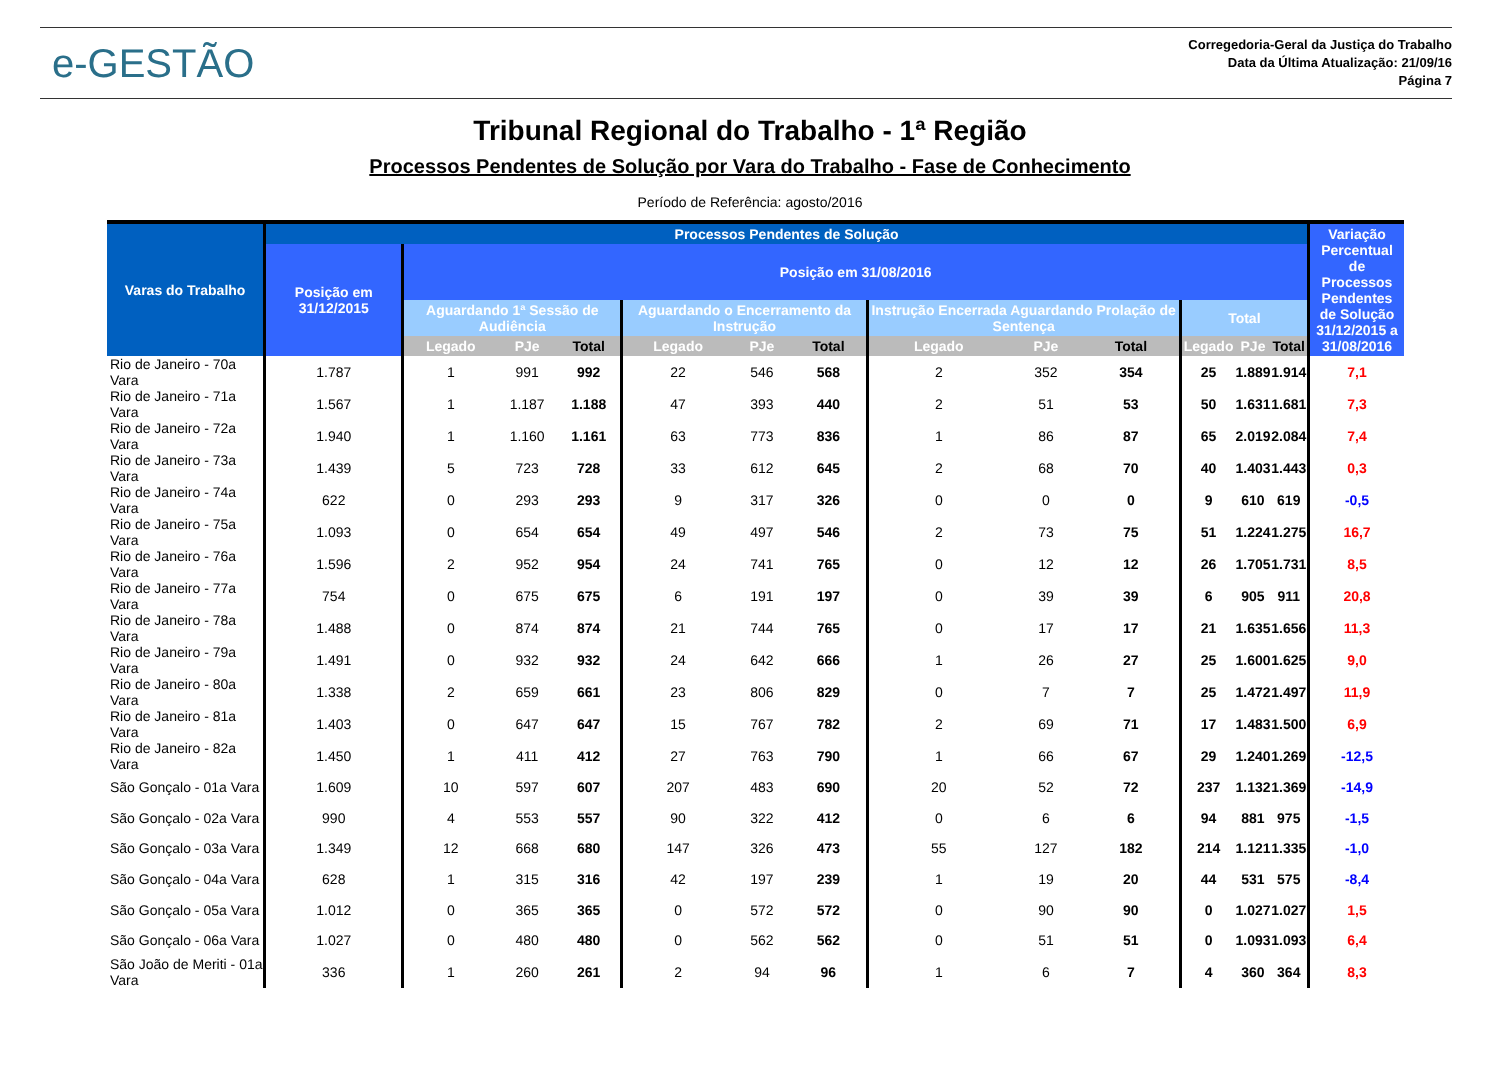e-GESTÃO
Corregedoria-Geral da Justiça do Trabalho
Data da Última Atualização: 21/09/16
Página 7
Tribunal Regional do Trabalho - 1ª Região
Processos Pendentes de Solução por Vara do Trabalho - Fase de Conhecimento
Período de Referência: agosto/2016
| Varas do Trabalho | Processos Pendentes de Solução | | | | | | | | | | | | | Variação Percentual de Processos Pendentes de Solução 31/12/2015 a 31/08/2016 |
| --- | --- | --- | --- | --- | --- | --- | --- | --- | --- | --- | --- | --- | --- | --- |
| | Posição em 31/12/2015 | Posição em 31/08/2016 | | | | | | | | | | | | |
| | | Aguardando 1ª Sessão de Audiência | | | Aguardando o Encerramento da Instrução | | | Instrução Encerrada Aguardando Prolação de Sentença | | | Total | | | |
| | | Legado | PJe | Total | Legado | PJe | Total | Legado | PJe | Total | Legado | PJe | Total | |
| Rio de Janeiro - 70a Vara | 1.787 | 1 | 991 | 992 | 22 | 546 | 568 | 2 | 352 | 354 | 25 | 1.889 | 1.914 | 7,1 |
| Rio de Janeiro - 71a Vara | 1.567 | 1 | 1.187 | 1.188 | 47 | 393 | 440 | 2 | 51 | 53 | 50 | 1.631 | 1.681 | 7,3 |
| Rio de Janeiro - 72a Vara | 1.940 | 1 | 1.160 | 1.161 | 63 | 773 | 836 | 1 | 86 | 87 | 65 | 2.019 | 2.084 | 7,4 |
| Rio de Janeiro - 73a Vara | 1.439 | 5 | 723 | 728 | 33 | 612 | 645 | 2 | 68 | 70 | 40 | 1.403 | 1.443 | 0,3 |
| Rio de Janeiro - 74a Vara | 622 | 0 | 293 | 293 | 9 | 317 | 326 | 0 | 0 | 0 | 9 | 610 | 619 | -0,5 |
| Rio de Janeiro - 75a Vara | 1.093 | 0 | 654 | 654 | 49 | 497 | 546 | 2 | 73 | 75 | 51 | 1.224 | 1.275 | 16,7 |
| Rio de Janeiro - 76a Vara | 1.596 | 2 | 952 | 954 | 24 | 741 | 765 | 0 | 12 | 12 | 26 | 1.705 | 1.731 | 8,5 |
| Rio de Janeiro - 77a Vara | 754 | 0 | 675 | 675 | 6 | 191 | 197 | 0 | 39 | 39 | 6 | 905 | 911 | 20,8 |
| Rio de Janeiro - 78a Vara | 1.488 | 0 | 874 | 874 | 21 | 744 | 765 | 0 | 17 | 17 | 21 | 1.635 | 1.656 | 11,3 |
| Rio de Janeiro - 79a Vara | 1.491 | 0 | 932 | 932 | 24 | 642 | 666 | 1 | 26 | 27 | 25 | 1.600 | 1.625 | 9,0 |
| Rio de Janeiro - 80a Vara | 1.338 | 2 | 659 | 661 | 23 | 806 | 829 | 0 | 7 | 7 | 25 | 1.472 | 1.497 | 11,9 |
| Rio de Janeiro - 81a Vara | 1.403 | 0 | 647 | 647 | 15 | 767 | 782 | 2 | 69 | 71 | 17 | 1.483 | 1.500 | 6,9 |
| Rio de Janeiro - 82a Vara | 1.450 | 1 | 411 | 412 | 27 | 763 | 790 | 1 | 66 | 67 | 29 | 1.240 | 1.269 | -12,5 |
| São Gonçalo - 01a Vara | 1.609 | 10 | 597 | 607 | 207 | 483 | 690 | 20 | 52 | 72 | 237 | 1.132 | 1.369 | -14,9 |
| São Gonçalo - 02a Vara | 990 | 4 | 553 | 557 | 90 | 322 | 412 | 0 | 6 | 6 | 94 | 881 | 975 | -1,5 |
| São Gonçalo - 03a Vara | 1.349 | 12 | 668 | 680 | 147 | 326 | 473 | 55 | 127 | 182 | 214 | 1.121 | 1.335 | -1,0 |
| São Gonçalo - 04a Vara | 628 | 1 | 315 | 316 | 42 | 197 | 239 | 1 | 19 | 20 | 44 | 531 | 575 | -8,4 |
| São Gonçalo - 05a Vara | 1.012 | 0 | 365 | 365 | 0 | 572 | 572 | 0 | 90 | 90 | 0 | 1.027 | 1.027 | 1,5 |
| São Gonçalo - 06a Vara | 1.027 | 0 | 480 | 480 | 0 | 562 | 562 | 0 | 51 | 51 | 0 | 1.093 | 1.093 | 6,4 |
| São João de Meriti - 01a Vara | 336 | 1 | 260 | 261 | 2 | 94 | 96 | 1 | 6 | 7 | 4 | 360 | 364 | 8,3 |